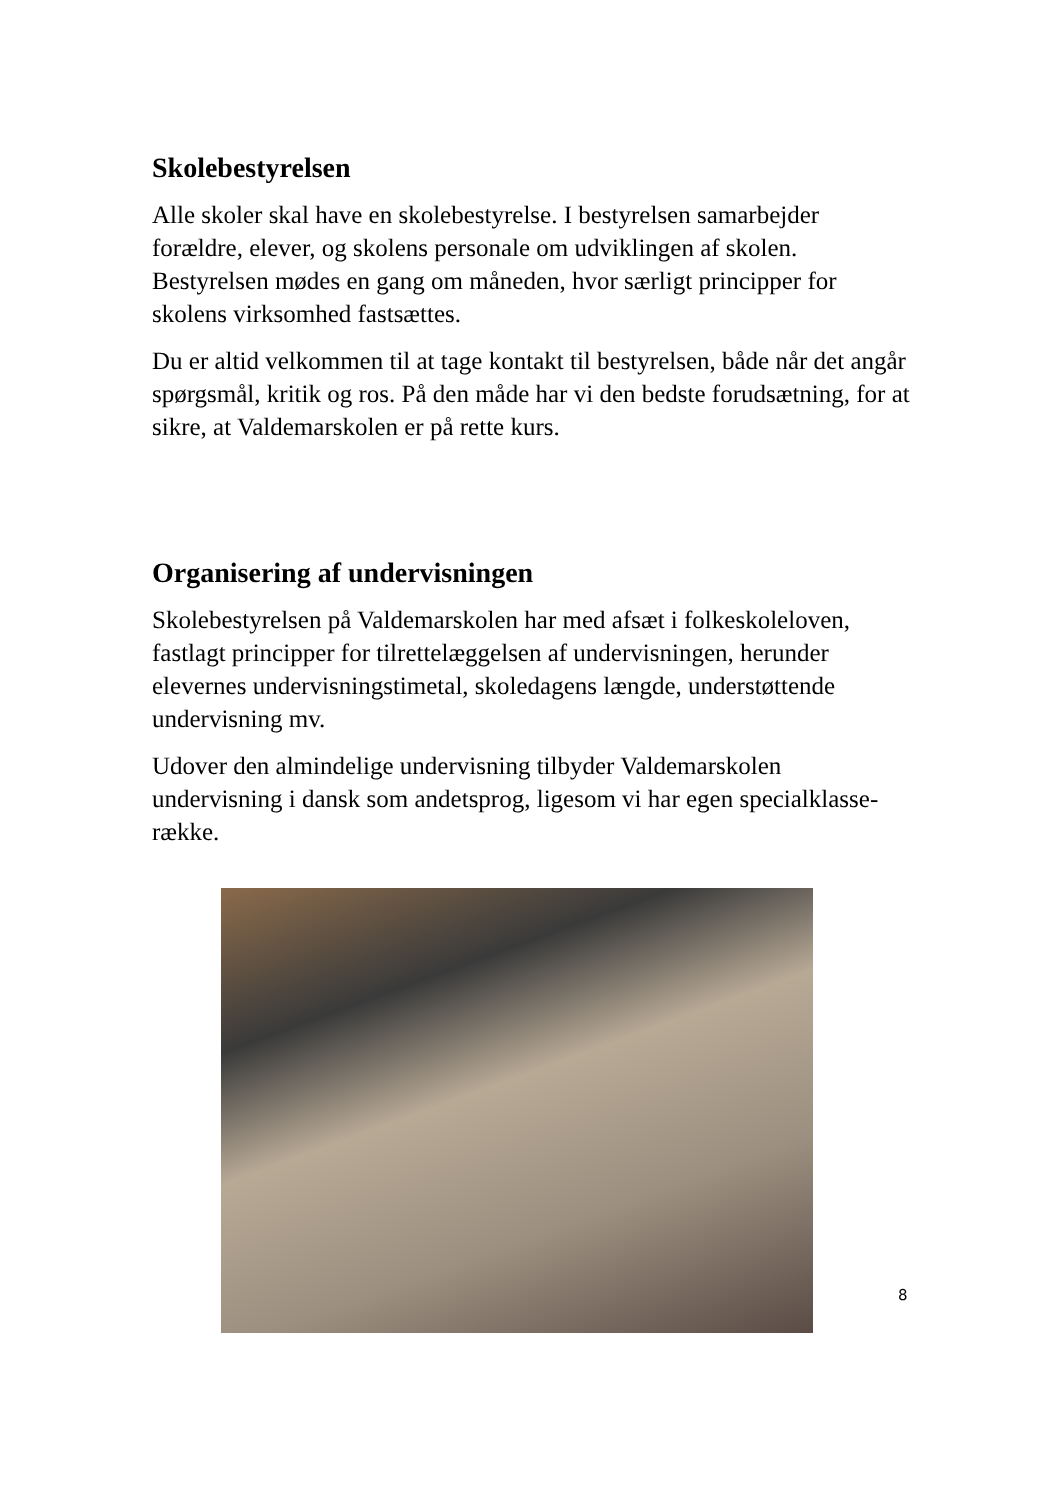Skolebestyrelsen
Alle skoler skal have en skolebestyrelse. I bestyrelsen samarbejder forældre, elever, og skolens personale om udviklingen af skolen. Bestyrelsen mødes en gang om måneden, hvor særligt principper for skolens virksomhed fastsættes.
Du er altid velkommen til at tage kontakt til bestyrelsen, både når det angår spørgsmål, kritik og ros. På den måde har vi den bedste forudsætning, for at sikre, at Valdemarskolen er på rette kurs.
Organisering af undervisningen
Skolebestyrelsen på Valdemarskolen har med afsæt i folkeskoleloven, fastlagt principper for tilrettelæggelsen af undervisningen, herunder elevernes undervisningstimetal, skoledagens længde, understøttende undervisning mv.
Udover den almindelige undervisning tilbyder Valdemarskolen undervisning i dansk som andetsprog, ligesom vi har egen specialklasse-række.
8